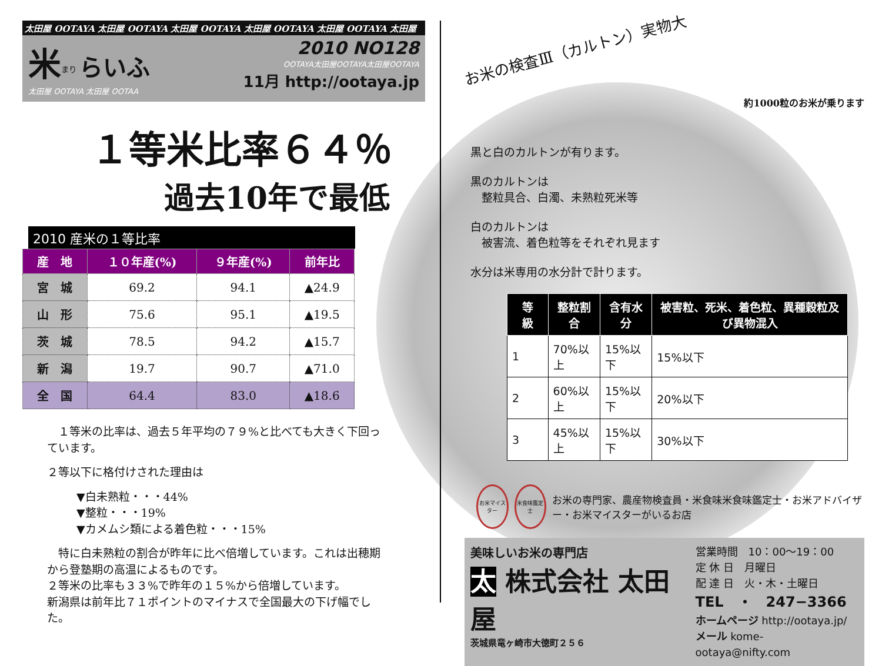太田屋 OOTAYA 太田屋 OOTAYA 太田屋 OOTAYA 太田屋 OOTAYA 太田屋 OOTAYA 太田屋
米<sup>まり</sup> らいふ
太田屋 OOTAYA 太田屋 OOTAA
2010 NO128
OOTAYA太田屋OOTAYA太田屋OOTAYA
11月 http://ootaya.jp
１等米比率６４％
過去10年で最低
2010 産米の１等比率
| 産 地 | １０年産(%) | ９年産(%) | 前年比 |
| --- | --- | --- | --- |
| 宮 城 | 69.2 | 94.1 | ▲24.9 |
| 山 形 | 75.6 | 95.1 | ▲19.5 |
| 茨 城 | 78.5 | 94.2 | ▲15.7 |
| 新 潟 | 19.7 | 90.7 | ▲71.0 |
| 全 国 | 64.4 | 83.0 | ▲18.6 |
　１等米の比率は、過去５年平均の７９%と比べても大きく下回っています。
２等以下に格付けされた理由は
▼白未熟粒・・・44%
▼整粒・・・19%
▼カメムシ類による着色粒・・・15%
　特に白未熟粒の割合が昨年に比べ倍増しています。これは出穂期から登塾期の高温によるものです。
２等米の比率も３３%で昨年の１５%から倍増しています。
新潟県は前年比７１ポイントのマイナスで全国最大の下げ幅でした。
お米の検査Ⅲ（カルトン）実物大
約1000粒のお米が乗ります
黒と白のカルトンが有ります。
黒のカルトンは
　整粒具合、白濁、未熟粒死米等
白のカルトンは
　被害流、着色粒等をそれぞれ見ます
水分は米専用の水分計で計ります。
| 等 級 | 整粒割合 | 含有水分 | 被害粒、死米、着色粒、異種穀粒及び異物混入 |
| --- | --- | --- | --- |
| 1 | 70%以上 | 15%以下 | 15%以下 |
| 2 | 60%以上 | 15%以下 | 20%以下 |
| 3 | 45%以上 | 15%以下 | 30%以下 |
お米マイスター 米食味鑑定士
お米の専門家、農産物検査員・米食味米食味鑑定士・お米アドバイザー・お米マイスターがいるお店
美味しいお米の専門店
太 株式会社 太田屋
茨城県竜ヶ崎市大徳町２５６
営業時間　10：00〜19：00
定 休 日　月曜日
配 達 日　火・木・土曜日
TEL　・　247−3366
ホームページ http://ootaya.jp/
メール kome-ootaya@nifty.com